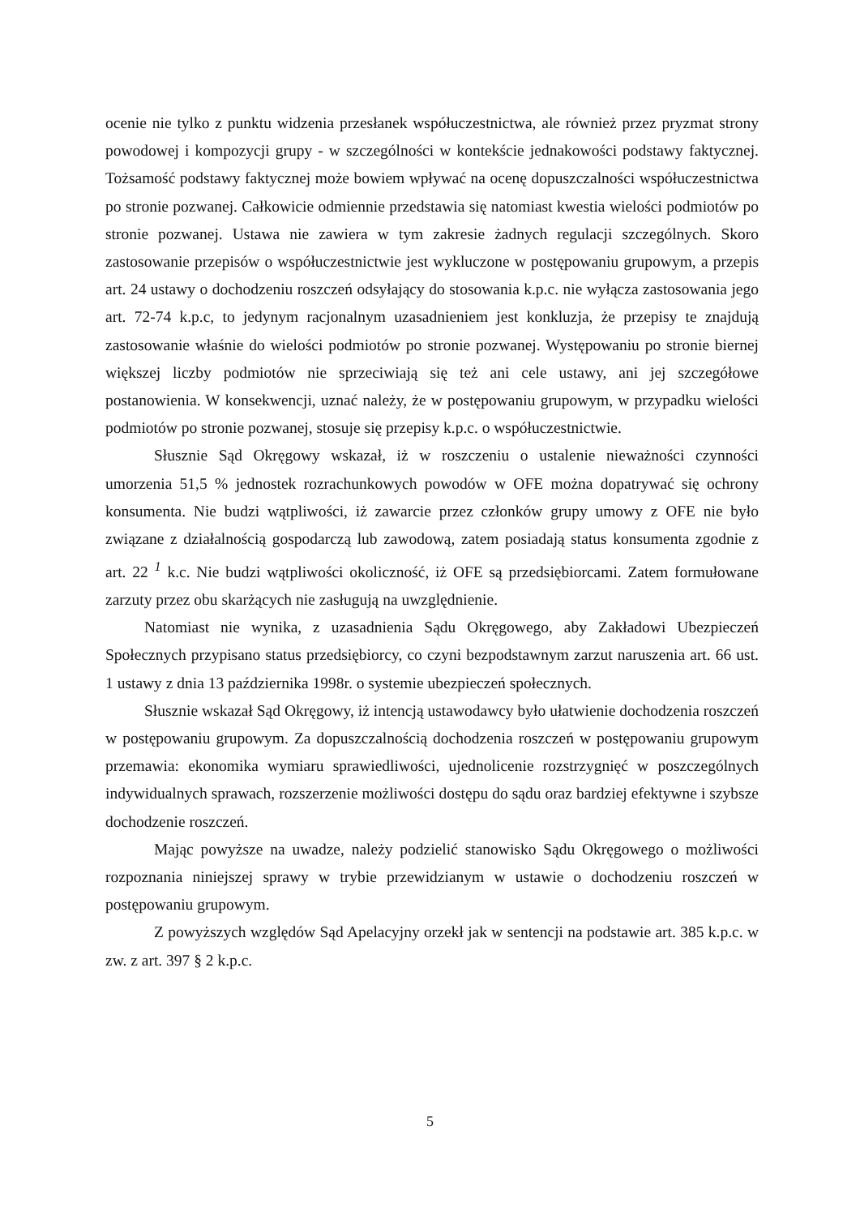ocenie nie tylko z punktu widzenia przesłanek współuczestnictwa, ale również przez pryzmat strony powodowej i kompozycji grupy - w szczególności w kontekście jednakowości podstawy faktycznej. Tożsamość podstawy faktycznej może bowiem wpływać na ocenę dopuszczalności współuczestnictwa po stronie pozwanej. Całkowicie odmiennie przedstawia się natomiast kwestia wielości podmiotów po stronie pozwanej. Ustawa nie zawiera w tym zakresie żadnych regulacji szczególnych. Skoro zastosowanie przepisów o współuczestnictwie jest wykluczone w postępowaniu grupowym, a przepis art. 24 ustawy o dochodzeniu roszczeń odsyłający do stosowania k.p.c. nie wyłącza zastosowania jego art. 72-74 k.p.c, to jedynym racjonalnym uzasadnieniem jest konkluzja, że przepisy te znajdują zastosowanie właśnie do wielości podmiotów po stronie pozwanej. Występowaniu po stronie biernej większej liczby podmiotów nie sprzeciwiają się też ani cele ustawy, ani jej szczegółowe postanowienia. W konsekwencji, uznać należy, że w postępowaniu grupowym, w przypadku wielości podmiotów po stronie pozwanej, stosuje się przepisy k.p.c. o współuczestnictwie.
Słusznie Sąd Okręgowy wskazał, iż w roszczeniu o ustalenie nieważności czynności umorzenia 51,5 % jednostek rozrachunkowych powodów w OFE można dopatrywać się ochrony konsumenta. Nie budzi wątpliwości, iż zawarcie przez członków grupy umowy z OFE nie było związane z działalnością gospodarczą lub zawodową, zatem posiadają status konsumenta zgodnie z art. 22 <sup>1</sup> k.c. Nie budzi wątpliwości okoliczność, iż OFE są przedsiębiorcami. Zatem formułowane zarzuty przez obu skarżących nie zasługują na uwzględnienie.
Natomiast nie wynika, z uzasadnienia Sądu Okręgowego, aby Zakładowi Ubezpieczeń Społecznych przypisano status przedsiębiorcy, co czyni bezpodstawnym zarzut naruszenia art. 66 ust. 1 ustawy z dnia 13 października 1998r. o systemie ubezpieczeń społecznych.
Słusznie wskazał Sąd Okręgowy, iż intencją ustawodawcy było ułatwienie dochodzenia roszczeń w postępowaniu grupowym. Za dopuszczalnością dochodzenia roszczeń w postępowaniu grupowym przemawia: ekonomika wymiaru sprawiedliwości, ujednolicenie rozstrzygnięć w poszczególnych indywidualnych sprawach, rozszerzenie możliwości dostępu do sądu oraz bardziej efektywne i szybsze dochodzenie roszczeń.
Mając powyższe na uwadze, należy podzielić stanowisko Sądu Okręgowego o możliwości rozpoznania niniejszej sprawy w trybie przewidzianym w ustawie o dochodzeniu roszczeń w postępowaniu grupowym.
Z powyższych względów Sąd Apelacyjny orzekł jak w sentencji na podstawie art. 385 k.p.c. w zw. z art. 397 § 2 k.p.c.
5